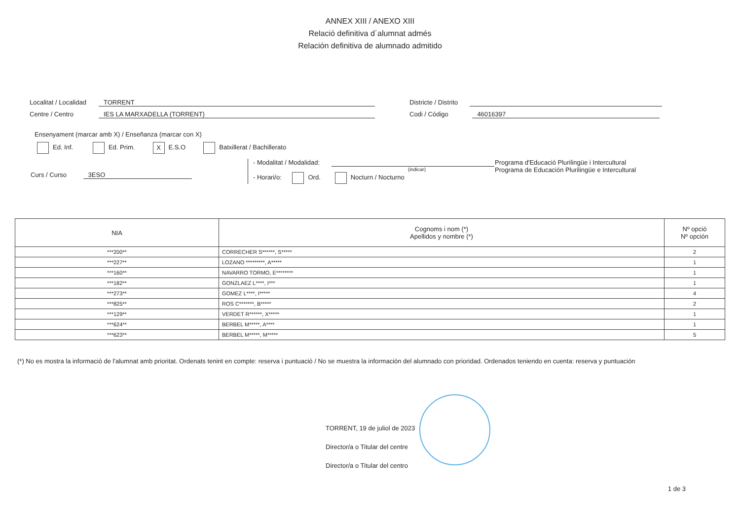ANNEX XIII / ANEXO XIII
Relació definitiva d´alumnat admés
Relación definitiva de alumnado admitido
Localitat / Localidad TORRENT
Centre / Centro IES LA MARXADELLA (TORRENT)
Districte / Distrito
Codi / Código 46016397
Ensenyament (marcar amb X) / Enseñanza (marcar con X)
Ed. Inf. Ed. Prim. X E.S.O Batxillerat / Bachillerato
Curs / Curso 3ESO
- Modalitat / Modalidad:
(indicar)
- Horari/o: Ord. Nocturn / Nocturno
Programa d'Educació Plurilingüe i Intercultural
Programa de Educación Plurilingüe e Intercultural
| NIA | Cognoms i nom (*) Apellidos y nombre (*) | Nº opció Nº opción |
| --- | --- | --- |
| ***200** | CORRECHER S******, S***** | 2 |
| ***227** | LOZANO *********, A***** | 1 |
| ***160** | NAVARRO TORMO, E******** | 1 |
| ***182** | GONZLAEZ L****, I*** | 1 |
| ***273** | GOMEZ L****, I***** | 4 |
| ***825** | ROS C*******, B***** | 2 |
| ***129** | VERDET R******, X***** | 1 |
| ***624** | BERBEL M*****, A**** | 1 |
| ***623** | BERBEL M*****, M***** | 5 |
(*) No es mostra la informació de l'alumnat amb prioritat. Ordenats tenint en compte: reserva i puntuació / No se muestra la información del alumnado con prioridad. Ordenados teniendo en cuenta: reserva y puntuación
TORRENT, 19 de juliol de 2023
Director/a o Titular del centre
Director/a o Titular del centro
1 de 3